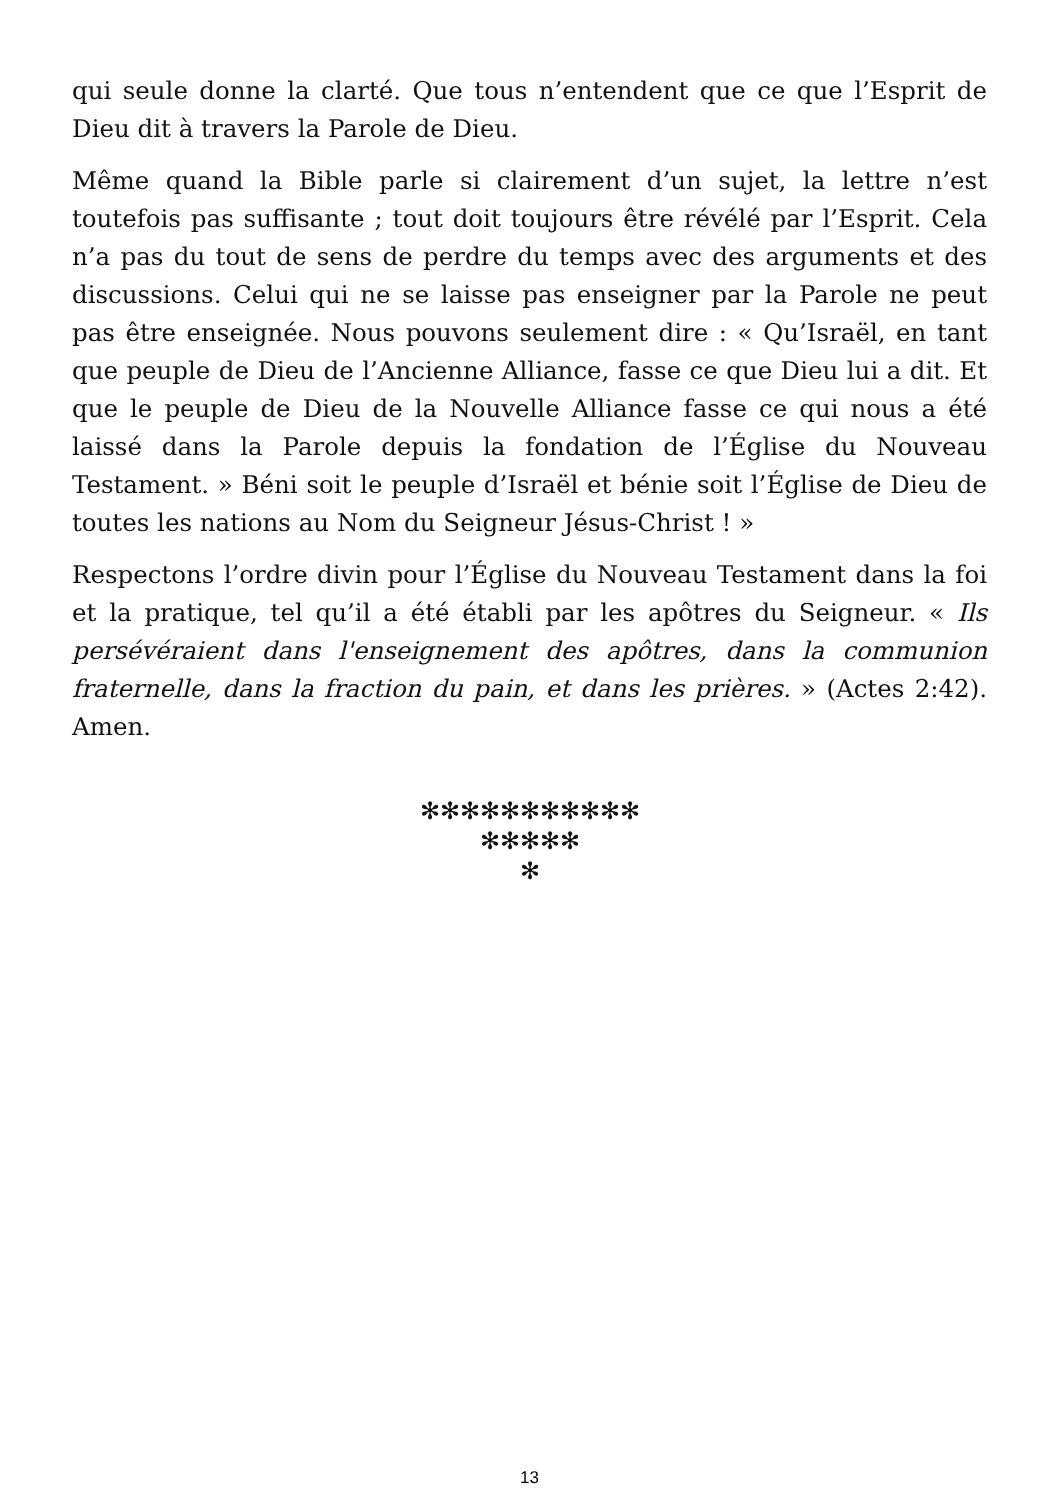qui seule donne la clarté. Que tous n’entendent que ce que l’Esprit de Dieu dit à travers la Parole de Dieu.
Même quand la Bible parle si clairement d’un sujet, la lettre n’est toutefois pas suffisante ; tout doit toujours être révélé par l’Esprit. Cela n’a pas du tout de sens de perdre du temps avec des arguments et des discussions. Celui qui ne se laisse pas enseigner par la Parole ne peut pas être enseignée. Nous pouvons seulement dire : « Qu’Israël, en tant que peuple de Dieu de l’Ancienne Alliance, fasse ce que Dieu lui a dit. Et que le peuple de Dieu de la Nouvelle Alliance fasse ce qui nous a été laissé dans la Parole depuis la fondation de l’Église du Nouveau Testament. » Béni soit le peuple d’Israël et bénie soit l’Église de Dieu de toutes les nations au Nom du Seigneur Jésus-Christ ! »
Respectons l’ordre divin pour l’Église du Nouveau Testament dans la foi et la pratique, tel qu’il a été établi par les apôtres du Seigneur. « Ils persévéraient dans l'enseignement des apôtres, dans la communion fraternelle, dans la fraction du pain, et dans les prières. » (Actes 2:42). Amen.
✻✻✻✻✻✻✻✻✻✻✻
✻✻✻✻✻
✻
13